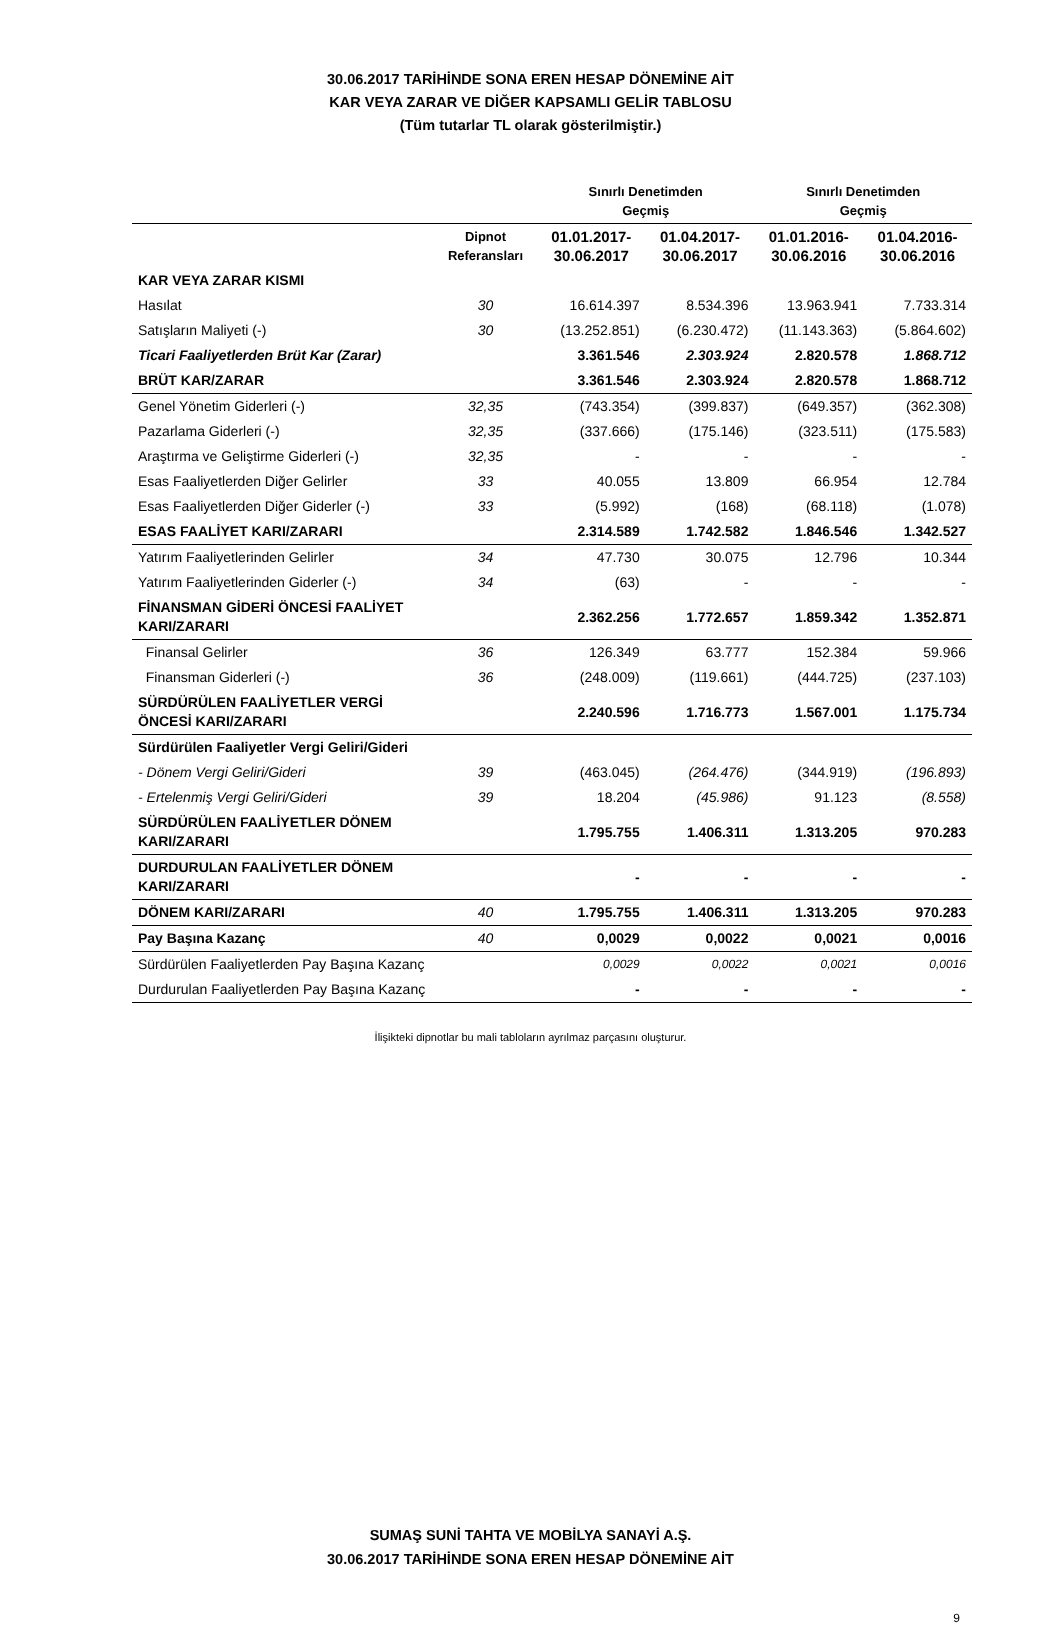30.06.2017 TARİHİNDE SONA EREN HESAP DÖNEMİNE AİT
KAR VEYA ZARAR VE DİĞER KAPSAMLI GELİR TABLOSU
(Tüm tutarlar TL olarak gösterilmiştir.)
| | | Sınırlı Denetimden Geçmiş | | Sınırlı Denetimden Geçmiş | |
| --- | --- | --- | --- | --- | --- |
| | Dipnot Referansları | 01.01.2017- 30.06.2017 | 01.04.2017- 30.06.2017 | 01.01.2016- 30.06.2016 | 01.04.2016- 30.06.2016 |
| KAR VEYA ZARAR KISMI | | | | | |
| Hasılat | 30 | 16.614.397 | 8.534.396 | 13.963.941 | 7.733.314 |
| Satışların Maliyeti (-) | 30 | (13.252.851) | (6.230.472) | (11.143.363) | (5.864.602) |
| Ticari Faaliyetlerden Brüt Kar (Zarar) | | 3.361.546 | 2.303.924 | 2.820.578 | 1.868.712 |
| BRÜT KAR/ZARAR | | 3.361.546 | 2.303.924 | 2.820.578 | 1.868.712 |
| Genel Yönetim Giderleri (-) | 32,35 | (743.354) | (399.837) | (649.357) | (362.308) |
| Pazarlama Giderleri (-) | 32,35 | (337.666) | (175.146) | (323.511) | (175.583) |
| Araştırma ve Geliştirme Giderleri (-) | 32,35 | - | - | - | - |
| Esas Faaliyetlerden Diğer Gelirler | 33 | 40.055 | 13.809 | 66.954 | 12.784 |
| Esas Faaliyetlerden Diğer Giderler (-) | 33 | (5.992) | (168) | (68.118) | (1.078) |
| ESAS FAALİYET KARI/ZARARI | | 2.314.589 | 1.742.582 | 1.846.546 | 1.342.527 |
| Yatırım Faaliyetlerinden Gelirler | 34 | 47.730 | 30.075 | 12.796 | 10.344 |
| Yatırım Faaliyetlerinden Giderler (-) | 34 | (63) | - | - | - |
| FİNANSMAN GİDERİ ÖNCESİ FAALİYET KARI/ZARARI | | 2.362.256 | 1.772.657 | 1.859.342 | 1.352.871 |
| Finansal Gelirler | 36 | 126.349 | 63.777 | 152.384 | 59.966 |
| Finansman Giderleri (-) | 36 | (248.009) | (119.661) | (444.725) | (237.103) |
| SÜRDÜRÜLEN FAALİYETLER VERGİ ÖNCESİ KARI/ZARARI | | 2.240.596 | 1.716.773 | 1.567.001 | 1.175.734 |
| Sürdürülen Faaliyetler Vergi Geliri/Gideri | | | | | |
| - Dönem Vergi Geliri/Gideri | 39 | (463.045) | (264.476) | (344.919) | (196.893) |
| - Ertelenmiş Vergi Geliri/Gideri | 39 | 18.204 | (45.986) | 91.123 | (8.558) |
| SÜRDÜRÜLEN FAALİYETLER DÖNEM KARI/ZARARI | | 1.795.755 | 1.406.311 | 1.313.205 | 970.283 |
| DURDURULAN FAALİYETLER DÖNEM KARI/ZARARI | | - | - | - | - |
| DÖNEM KARI/ZARARI | 40 | 1.795.755 | 1.406.311 | 1.313.205 | 970.283 |
| Pay Başına Kazanç | 40 | 0,0029 | 0,0022 | 0,0021 | 0,0016 |
| Sürdürülen Faaliyetlerden Pay Başına Kazanç | | 0,0029 | 0,0022 | 0,0021 | 0,0016 |
| Durdurulan Faaliyetlerden Pay Başına Kazanç | | - | - | - | - |
İlişikteki dipnotlar bu mali tabloların ayrılmaz parçasını oluşturur.
SUMAŞ SUNİ TAHTA VE MOBİLYA SANAYİ A.Ş.
30.06.2017 TARİHİNDE SONA EREN HESAP DÖNEMİNE AİT
9